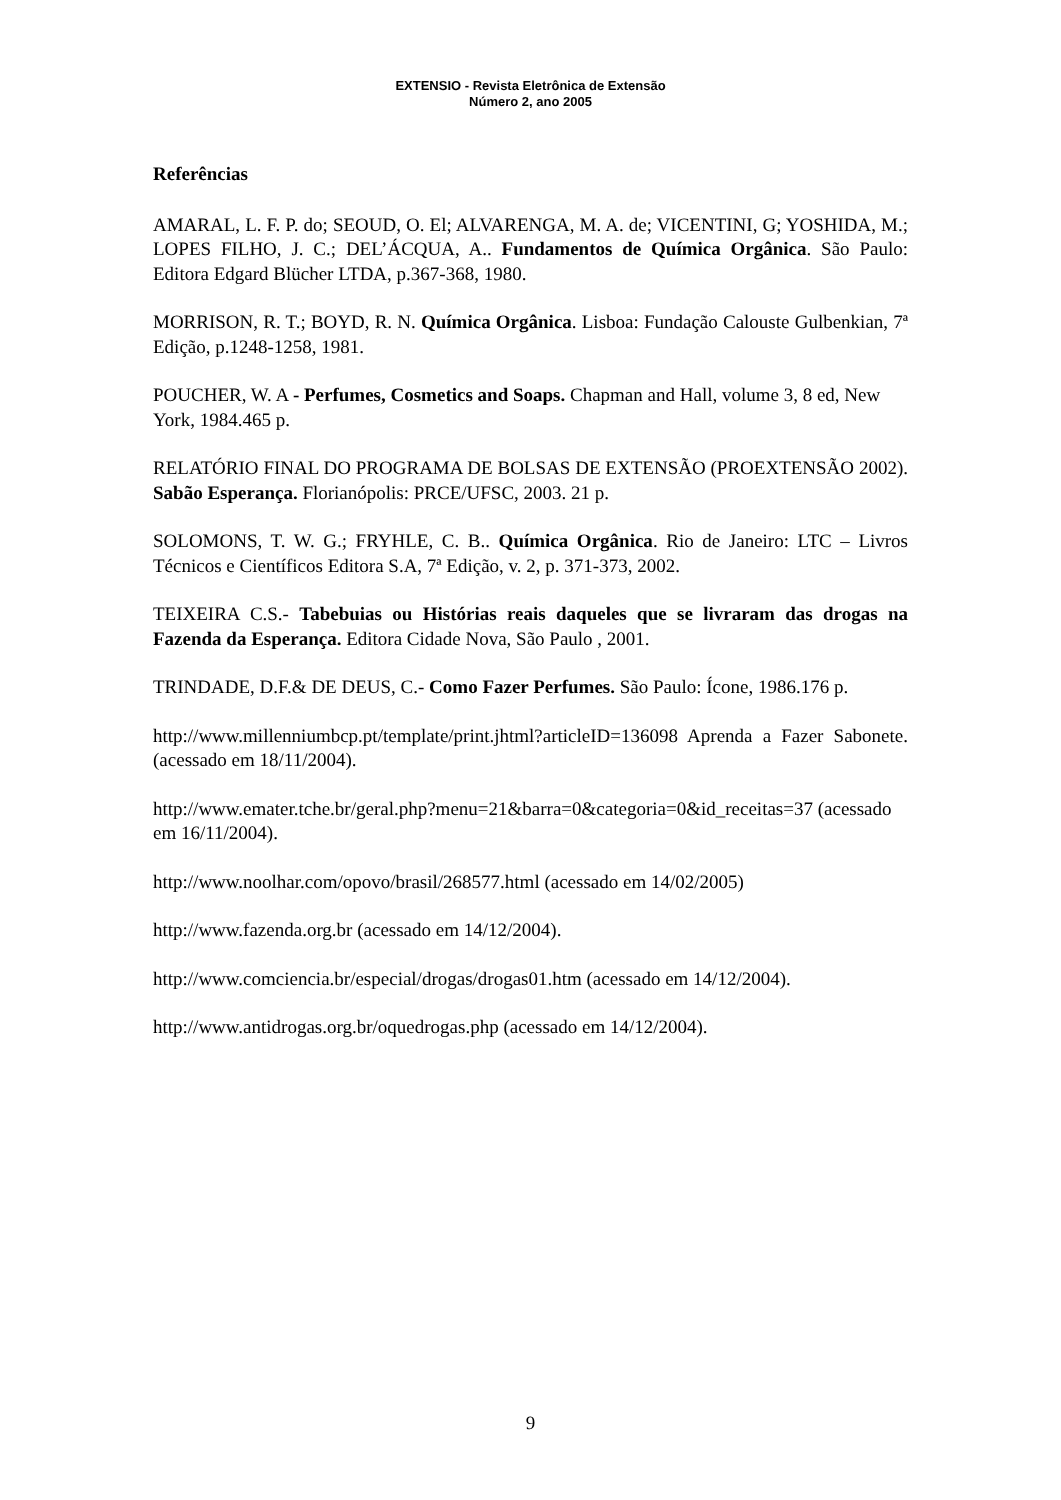EXTENSIO - Revista Eletrônica de Extensão
Número 2, ano 2005
Referências
AMARAL, L. F. P. do; SEOUD, O. El; ALVARENGA, M. A. de; VICENTINI, G; YOSHIDA, M.; LOPES FILHO, J. C.; DEL’ÁCQUA, A.. Fundamentos de Química Orgânica. São Paulo: Editora Edgard Blücher LTDA, p.367-368, 1980.
MORRISON, R. T.; BOYD, R. N. Química Orgânica. Lisboa: Fundação Calouste Gulbenkian, 7ª Edição, p.1248-1258, 1981.
POUCHER, W. A - Perfumes, Cosmetics and Soaps. Chapman and Hall, volume 3, 8 ed, New York, 1984.465 p.
RELATÓRIO FINAL DO PROGRAMA DE BOLSAS DE EXTENSÃO (PROEXTENSÃO 2002). Sabão Esperança. Florianópolis: PRCE/UFSC, 2003. 21 p.
SOLOMONS, T. W. G.; FRYHLE, C. B.. Química Orgânica. Rio de Janeiro: LTC – Livros Técnicos e Científicos Editora S.A, 7ª Edição, v. 2, p. 371-373, 2002.
TEIXEIRA C.S.- Tabebuias ou Histórias reais daqueles que se livraram das drogas na Fazenda da Esperança. Editora Cidade Nova, São Paulo , 2001.
TRINDADE, D.F.& DE DEUS, C.- Como Fazer Perfumes. São Paulo: Ícone, 1986.176 p.
http://www.millenniumbcp.pt/template/print.jhtml?articleID=136098 Aprenda a Fazer Sabonete. (acessado em 18/11/2004).
http://www.emater.tche.br/geral.php?menu=21&barra=0&categoria=0&id_receitas=37 (acessado em 16/11/2004).
http://www.noolhar.com/opovo/brasil/268577.html (acessado em 14/02/2005)
http://www.fazenda.org.br (acessado em 14/12/2004).
http://www.comciencia.br/especial/drogas/drogas01.htm (acessado em 14/12/2004).
http://www.antidrogas.org.br/oquedrogas.php (acessado em 14/12/2004).
9